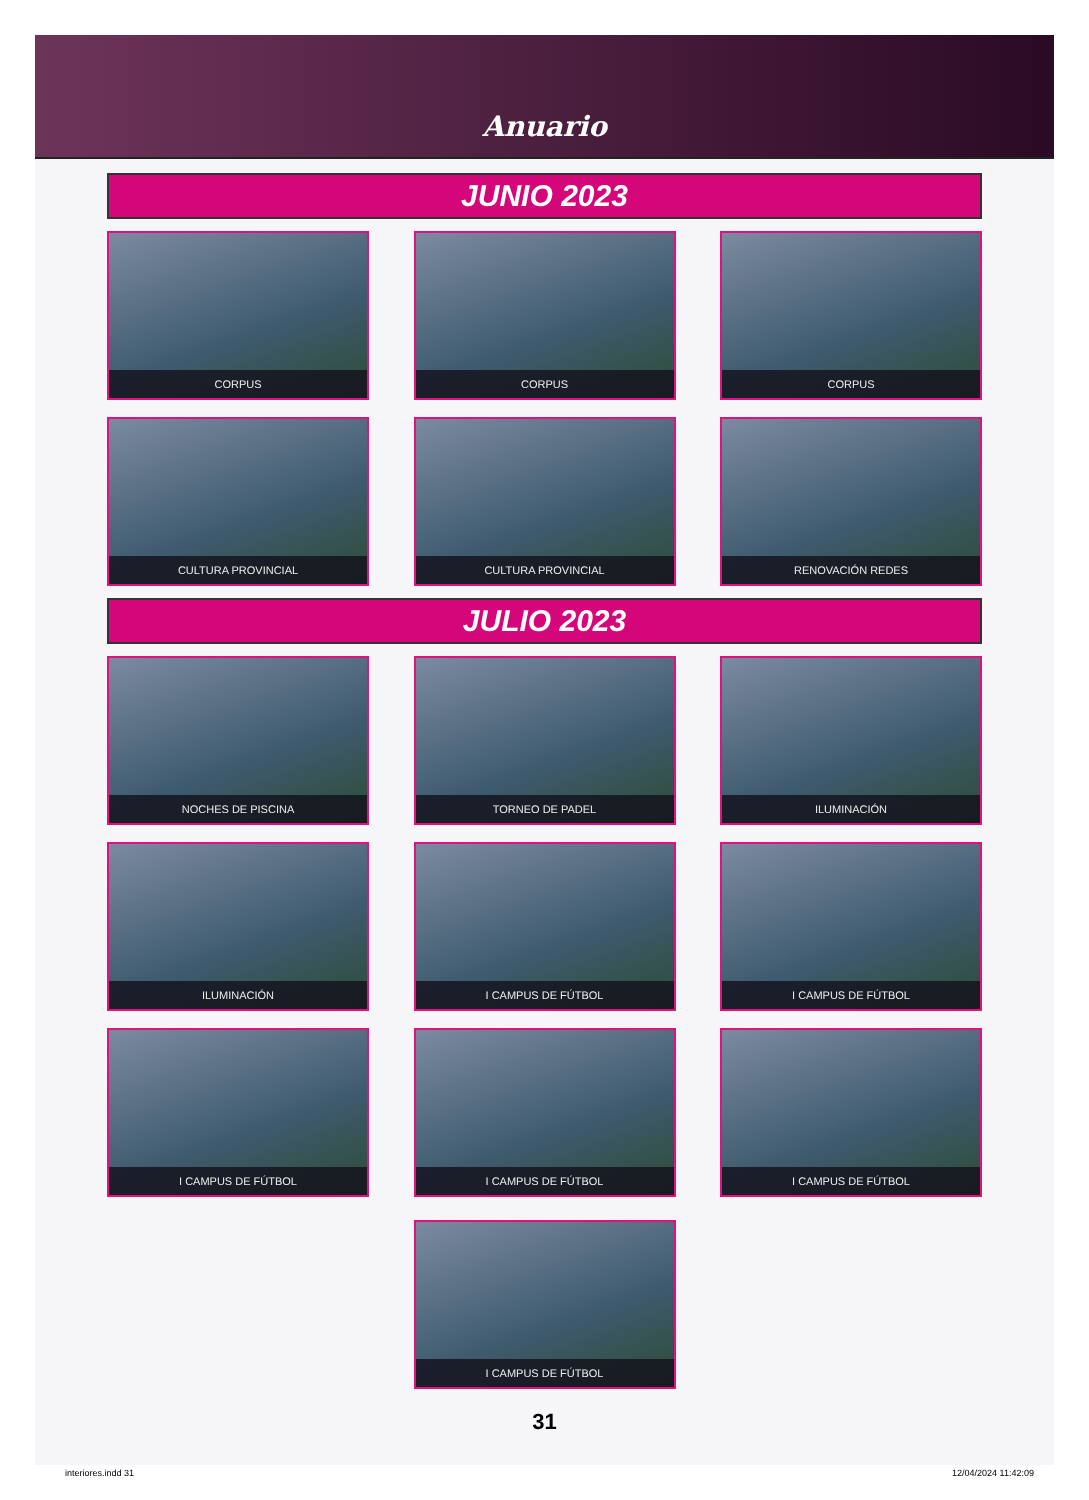Anuario
JUNIO 2023
CORPUS
CORPUS
CORPUS
CULTURA PROVINCIAL
CULTURA PROVINCIAL
RENOVACIÓN REDES
JULIO 2023
NOCHES DE PISCINA
TORNEO DE PADEL
ILUMINACIÓN
ILUMINACIÓN
I CAMPUS DE FÚTBOL
I CAMPUS DE FÚTBOL
I CAMPUS DE FÚTBOL
I CAMPUS DE FÚTBOL
I CAMPUS DE FÚTBOL
I CAMPUS DE FÚTBOL
31
interiores.indd 31 12/04/2024 11:42:09